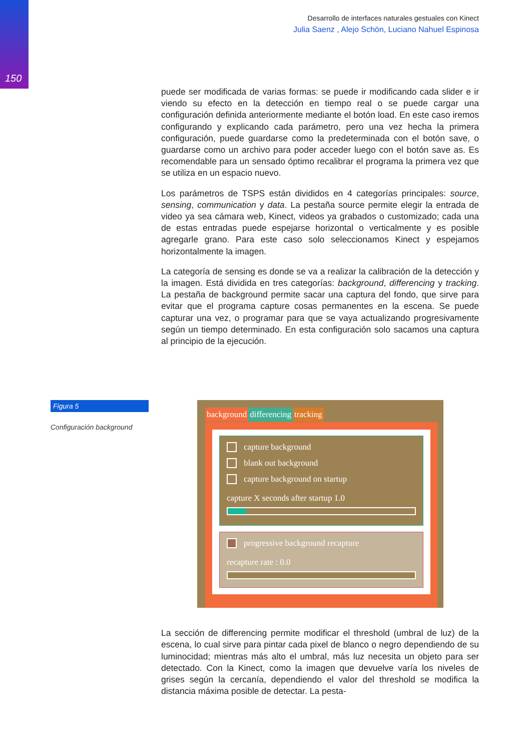150
Desarrollo de interfaces naturales gestuales con Kinect
Julia Saenz , Alejo Schön, Luciano Nahuel Espinosa
puede ser modificada de varias formas: se puede ir modificando cada slider e ir viendo su efecto en la detección en tiempo real o se puede cargar una configuración definida anteriormente mediante el botón load. En este caso iremos configurando y explicando cada parámetro, pero una vez hecha la primera configuración, puede guardarse como la predeterminada con el botón save, o guardarse como un archivo para poder acceder luego con el botón save as. Es recomendable para un sensado óptimo recalibrar el programa la primera vez que se utiliza en un espacio nuevo.
Los parámetros de TSPS están divididos en 4 categorías principales: source, sensing, communication y data. La pestaña source permite elegir la entrada de video ya sea cámara web, Kinect, videos ya grabados o customizado; cada una de estas entradas puede espejarse horizontal o verticalmente y es posible agregarle grano. Para este caso solo seleccionamos Kinect y espejamos horizontalmente la imagen.
La categoría de sensing es donde se va a realizar la calibración de la detección y la imagen. Está dividida en tres categorías: background, differencing y tracking. La pestaña de background permite sacar una captura del fondo, que sirve para evitar que el programa capture cosas permanentes en la escena. Se puede capturar una vez, o programar para que se vaya actualizando progresivamente según un tiempo determinado. En esta configuración solo sacamos una captura al principio de la ejecución.
La sección de differencing permite modificar el threshold (umbral de luz) de la escena, lo cual sirve para pintar cada pixel de blanco o negro dependiendo de su luminocidad; mientras más alto el umbral, más luz necesita un objeto para ser detectado. Con la Kinect, como la imagen que devuelve varía los niveles de grises según la cercanía, dependiendo el valor del threshold se modifica la distancia máxima posible de detectar. La pesta-
Figura 5
Configuración background
background differencing tracking
capture background
blank out background
capture background on startup
capture X seconds after startup 1.0
progressive background recapture
recapture rate : 0.0